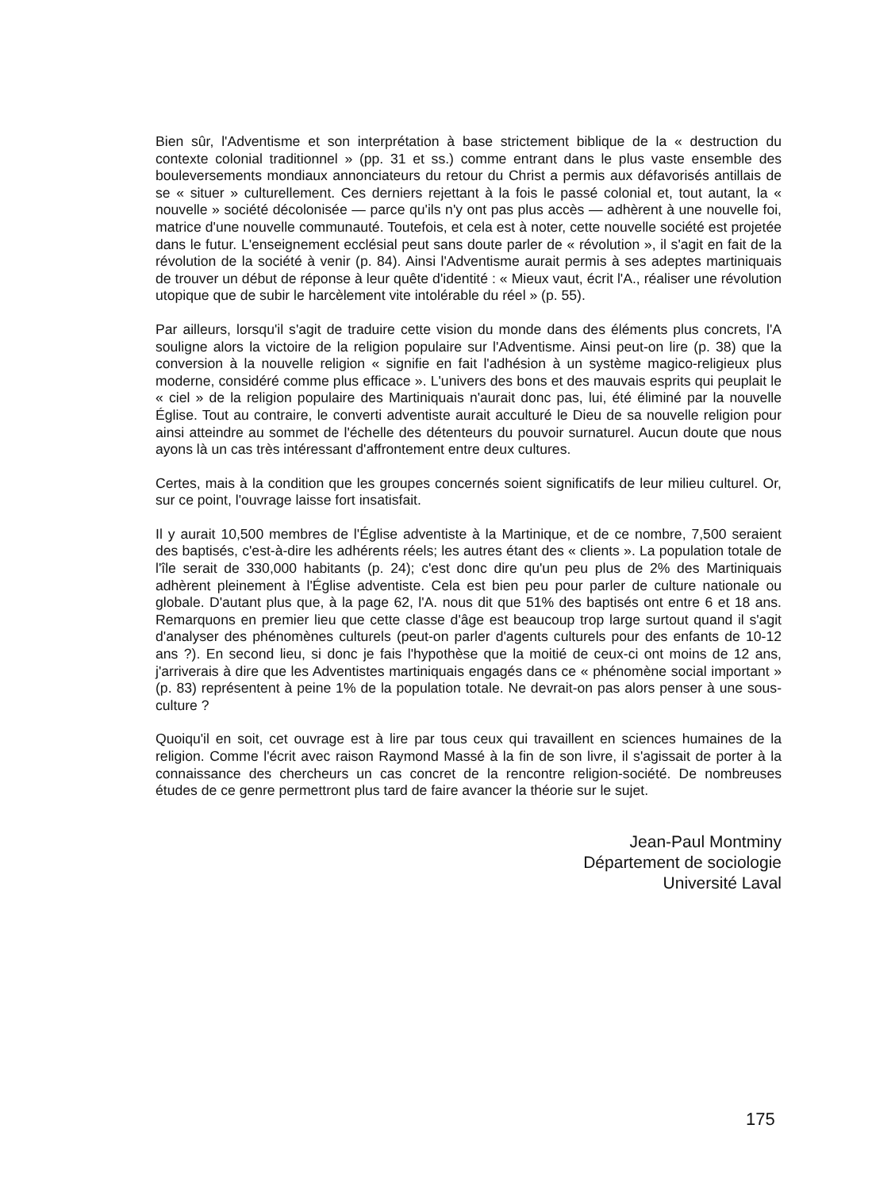Bien sûr, l'Adventisme et son interprétation à base strictement biblique de la « destruction du contexte colonial traditionnel » (pp. 31 et ss.) comme entrant dans le plus vaste ensemble des bouleversements mondiaux annonciateurs du retour du Christ a permis aux défavorisés antillais de se « situer » culturellement. Ces derniers rejettant à la fois le passé colonial et, tout autant, la « nouvelle » société décolonisée — parce qu'ils n'y ont pas plus accès — adhèrent à une nouvelle foi, matrice d'une nouvelle communauté. Toutefois, et cela est à noter, cette nouvelle société est projetée dans le futur. L'enseignement ecclésial peut sans doute parler de « révolution », il s'agit en fait de la révolution de la société à venir (p. 84). Ainsi l'Adventisme aurait permis à ses adeptes martiniquais de trouver un début de réponse à leur quête d'identité : « Mieux vaut, écrit l'A., réaliser une révolution utopique que de subir le harcèlement vite intolérable du réel » (p. 55).
Par ailleurs, lorsqu'il s'agit de traduire cette vision du monde dans des éléments plus concrets, l'A souligne alors la victoire de la religion populaire sur l'Adventisme. Ainsi peut-on lire (p. 38) que la conversion à la nouvelle religion « signifie en fait l'adhésion à un système magico-religieux plus moderne, considéré comme plus efficace ». L'univers des bons et des mauvais esprits qui peuplait le « ciel » de la religion populaire des Martiniquais n'aurait donc pas, lui, été éliminé par la nouvelle Église. Tout au contraire, le converti adventiste aurait acculturé le Dieu de sa nouvelle religion pour ainsi atteindre au sommet de l'échelle des détenteurs du pouvoir surnaturel. Aucun doute que nous ayons là un cas très intéressant d'affrontement entre deux cultures.
Certes, mais à la condition que les groupes concernés soient significatifs de leur milieu culturel. Or, sur ce point, l'ouvrage laisse fort insatisfait.
Il y aurait 10,500 membres de l'Église adventiste à la Martinique, et de ce nombre, 7,500 seraient des baptisés, c'est-à-dire les adhérents réels; les autres étant des « clients ». La population totale de l'île serait de 330,000 habitants (p. 24); c'est donc dire qu'un peu plus de 2% des Martiniquais adhèrent pleinement à l'Église adventiste. Cela est bien peu pour parler de culture nationale ou globale. D'autant plus que, à la page 62, l'A. nous dit que 51% des baptisés ont entre 6 et 18 ans. Remarquons en premier lieu que cette classe d'âge est beaucoup trop large surtout quand il s'agit d'analyser des phénomènes culturels (peut-on parler d'agents culturels pour des enfants de 10-12 ans ?). En second lieu, si donc je fais l'hypothèse que la moitié de ceux-ci ont moins de 12 ans, j'arriverais à dire que les Adventistes martiniquais engagés dans ce « phénomène social important » (p. 83) représentent à peine 1% de la population totale. Ne devrait-on pas alors penser à une sous-culture ?
Quoiqu'il en soit, cet ouvrage est à lire par tous ceux qui travaillent en sciences humaines de la religion. Comme l'écrit avec raison Raymond Massé à la fin de son livre, il s'agissait de porter à la connaissance des chercheurs un cas concret de la rencontre religion-société. De nombreuses études de ce genre permettront plus tard de faire avancer la théorie sur le sujet.
Jean-Paul Montminy
Département de sociologie
Université Laval
175